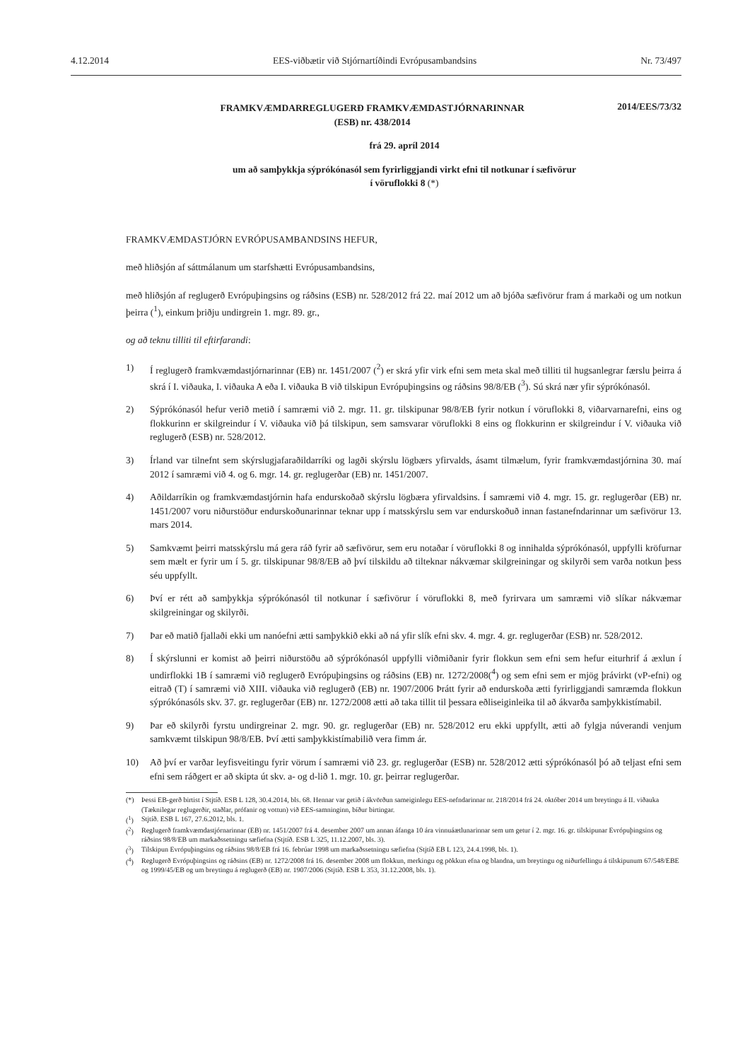4.12.2014 EES-viðbætir við Stjórnartíðindi Evrópusambandsins Nr. 73/497
FRAMKVÆMDARREGLUGERÐ FRAMKVÆMDASTJÓRNARINNAR
(ESB) nr. 438/2014
2014/EES/73/32
frá 29. apríl 2014
um að samþykkja sýprókónasól sem fyrirliggjandi virkt efni til notkunar í sæfivörur
í vöruflokki 8 (*)
FRAMKVÆMDASTJÓRN EVRÓPUSAMBANDSINS HEFUR,
með hliðsjón af sáttmálanum um starfshætti Evrópusambandsins,
með hliðsjón af reglugerð Evrópuþingsins og ráðsins (ESB) nr. 528/2012 frá 22. maí 2012 um að bjóða sæfivörur fram á markaði og um notkun þeirra (<sup>1</sup>), einkum þriðju undirgrein 1. mgr. 89. gr.,
og að teknu tilliti til eftirfarandi:
1) Í reglugerð framkvæmdastjórnarinnar (EB) nr. 1451/2007 (<sup>2</sup>) er skrá yfir virk efni sem meta skal með tilliti til hugsanlegrar færslu þeirra á skrá í I. viðauka, I. viðauka A eða I. viðauka B við tilskipun Evrópuþingsins og ráðsins 98/8/EB (<sup>3</sup>). Sú skrá nær yfir sýprókónasól.
2) Sýprókónasól hefur verið metið í samræmi við 2. mgr. 11. gr. tilskipunar 98/8/EB fyrir notkun í vöruflokki 8, viðarvarnarefni, eins og flokkurinn er skilgreindur í V. viðauka við þá tilskipun, sem samsvarar vöruflokki 8 eins og flokkurinn er skilgreindur í V. viðauka við reglugerð (ESB) nr. 528/2012.
3) Írland var tilnefnt sem skýrslugjafaraðildarríki og lagði skýrslu lögbærs yfirvalds, ásamt tilmælum, fyrir framkvæmdastjórnina 30. maí 2012 í samræmi við 4. og 6. mgr. 14. gr. reglugerðar (EB) nr. 1451/2007.
4) Aðildarríkin og framkvæmdastjórnin hafa endurskoðað skýrslu lögbæra yfirvaldsins. Í samræmi við 4. mgr. 15. gr. reglugerðar (EB) nr. 1451/2007 voru niðurstöður endurskoðunarinnar teknar upp í mats­skýrslu sem var endurskoðuð innan fastanefndarinnar um sæfivörur 13. mars 2014.
5) Samkvæmt þeirri matsskýrslu má gera ráð fyrir að sæfivörur, sem eru notaðar í vöruflokki 8 og innihalda sýprókónasól, uppfylli kröfurnar sem mælt er fyrir um í 5. gr. tilskipunar 98/8/EB að því tilskildu að tilteknar nákvæmar skilgreiningar og skilyrði sem varða notkun þess séu uppfyllt.
6) Því er rétt að samþykkja sýprókónasól til notkunar í sæfivörur í vöruflokki 8, með fyrirvara um samræmi við slíkar nákvæmar skilgreiningar og skilyrði.
7) Þar eð matið fjallaði ekki um nanóefni ætti samþykkið ekki að ná yfir slík efni skv. 4. mgr. 4. gr. reglugerðar (ESB) nr. 528/2012.
8) Í skýrslunni er komist að þeirri niðurstöðu að sýprókónasól uppfylli viðmiðanir fyrir flokkun sem efni sem hefur eiturhrif á æxlun í undirflokki 1B í samræmi við reglugerð Evrópuþingsins og ráðsins (EB) nr. 1272/2008(<sup>4</sup>) og sem efni sem er mjög þrávirkt (vP-efni) og eitrað (T) í samræmi við XIII. viðauka við reglugerð (EB) nr. 1907/2006 Þrátt fyrir að endurskoða ætti fyrirliggjandi samræmda flokkun sýprókónasóls skv. 37. gr. reglugerðar (EB) nr. 1272/2008 ætti að taka tillit til þessara eðliseiginleika til að ákvarða samþykkistímabil.
9) Þar eð skilyrði fyrstu undirgreinar 2. mgr. 90. gr. reglugerðar (EB) nr. 528/2012 eru ekki uppfyllt, ætti að fylgja núverandi venjum samkvæmt tilskipun 98/8/EB. Því ætti samþykkistímabilið vera fimm ár.
10) Að því er varðar leyfisveitingu fyrir vörum í samræmi við 23. gr. reglugerðar (ESB) nr. 528/2012 ætti sýprókónasól þó að teljast efni sem efni sem ráðgert er að skipta út skv. a- og d-lið 1. mgr. 10. gr. þeirrar reglugerðar.
(*) Þessi EB-gerð birtist í Stjtíð. ESB L 128, 30.4.2014, bls. 68. Hennar var getið í ákvörðun sameiginlegu EES-nefndarinnar nr. 218/2014 frá 24. október 2014 um breytingu á II. viðauka (Tæknilegar reglugerðir, staðlar, prófanir og vottun) við EES-samninginn, bíður birtingar.
(<sup>1</sup>) Stjtíð. ESB L 167, 27.6.2012, bls. 1.
(<sup>2</sup>) Reglugerð framkvæmdastjórnarinnar (EB) nr. 1451/2007 frá 4. desember 2007 um annan áfanga 10 ára vinnuáætlunarinnar sem um getur í 2. mgr. 16. gr. tilskipunar Evrópuþingsins og ráðsins 98/8/EB um markaðssetningu sæfiefna (Stjtíð. ESB L 325, 11.12.2007, bls. 3).
(<sup>3</sup>) Tilskipun Evrópuþingsins og ráðsins 98/8/EB frá 16. febrúar 1998 um markaðssetningu sæfiefna (Stjtíð EB L 123, 24.4.1998, bls. 1).
(<sup>4</sup>) Reglugerð Evrópuþingsins og ráðsins (EB) nr. 1272/2008 frá 16. desember 2008 um flokkun, merkingu og pökkun efna og blandna, um breytingu og niðurfellingu á tilskipunum 67/548/EBE og 1999/45/EB og um breytingu á reglugerð (EB) nr. 1907/2006 (Stjtíð. ESB L 353, 31.12.2008, bls. 1).